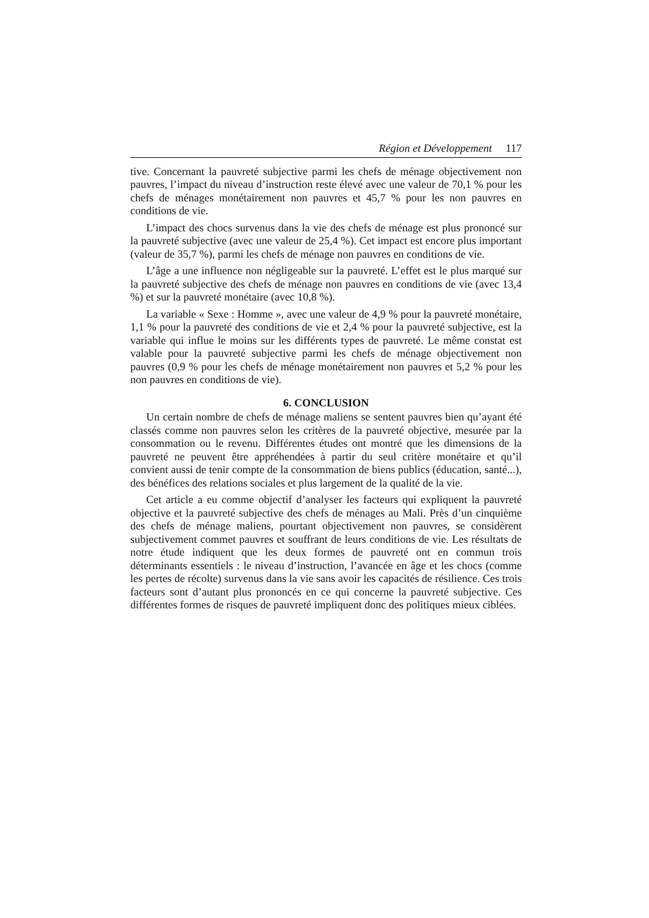Région et Développement 117
tive. Concernant la pauvreté subjective parmi les chefs de ménage objectivement non pauvres, l’impact du niveau d’instruction reste élevé avec une valeur de 70,1 % pour les chefs de ménages monétairement non pauvres et 45,7 % pour les non pauvres en conditions de vie.
L’impact des chocs survenus dans la vie des chefs de ménage est plus prononcé sur la pauvreté subjective (avec une valeur de 25,4 %). Cet impact est encore plus important (valeur de 35,7 %), parmi les chefs de ménage non pauvres en conditions de vie.
L’âge a une influence non négligeable sur la pauvreté. L’effet est le plus marqué sur la pauvreté subjective des chefs de ménage non pauvres en conditions de vie (avec 13,4 %) et sur la pauvreté monétaire (avec 10,8 %).
La variable « Sexe : Homme », avec une valeur de 4,9 % pour la pauvreté monétaire, 1,1 % pour la pauvreté des conditions de vie et 2,4 % pour la pauvreté subjective, est la variable qui influe le moins sur les différents types de pauvreté. Le même constat est valable pour la pauvreté subjective parmi les chefs de ménage objectivement non pauvres (0,9 % pour les chefs de ménage monétairement non pauvres et 5,2 % pour les non pauvres en conditions de vie).
6. CONCLUSION
Un certain nombre de chefs de ménage maliens se sentent pauvres bien qu’ayant été classés comme non pauvres selon les critères de la pauvreté objective, mesurée par la consommation ou le revenu. Différentes études ont montré que les dimensions de la pauvreté ne peuvent être appréhendées à partir du seul critère monétaire et qu’il convient aussi de tenir compte de la consommation de biens publics (éducation, santé...), des bénéfices des relations sociales et plus largement de la qualité de la vie.
Cet article a eu comme objectif d’analyser les facteurs qui expliquent la pauvreté objective et la pauvreté subjective des chefs de ménages au Mali. Près d’un cinquième des chefs de ménage maliens, pourtant objectivement non pauvres, se considèrent subjectivement commet pauvres et souffrant de leurs conditions de vie. Les résultats de notre étude indiquent que les deux formes de pauvreté ont en commun trois déterminants essentiels : le niveau d’instruction, l’avancée en âge et les chocs (comme les pertes de récolte) survenus dans la vie sans avoir les capacités de résilience. Ces trois facteurs sont d’autant plus prononcés en ce qui concerne la pauvreté subjective. Ces différentes formes de risques de pauvreté impliquent donc des politiques mieux ciblées.